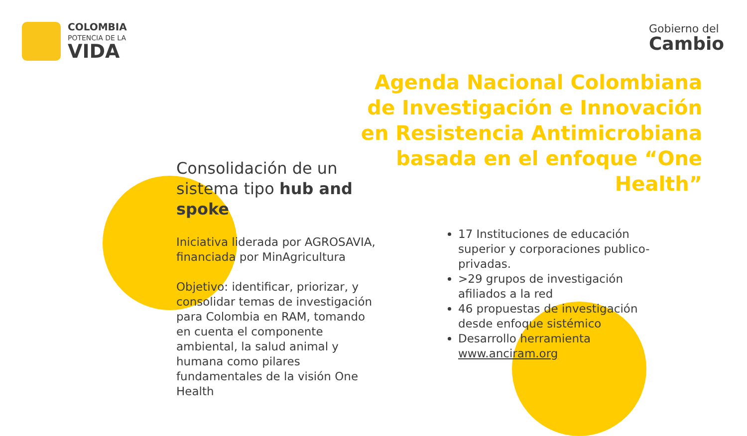COLOMBIA
POTENCIA DE LA
VIDA
Gobierno del
Cambio
Agenda Nacional Colombiana de Investigación e Innovación en Resistencia Antimicrobiana basada en el enfoque “One Health”
Consolidación de un sistema tipo hub and spoke
Iniciativa liderada por AGROSAVIA, financiada por MinAgricultura
Objetivo: identificar, priorizar, y consolidar temas de investigación para Colombia en RAM, tomando en cuenta el componente ambiental, la salud animal y humana como pilares fundamentales de la visión One Health
17 Instituciones de educación superior y corporaciones publico-privadas.
>29 grupos de investigación afiliados a la red
46 propuestas de investigación desde enfoque sistémico
Desarrollo herramienta www.anciram.org